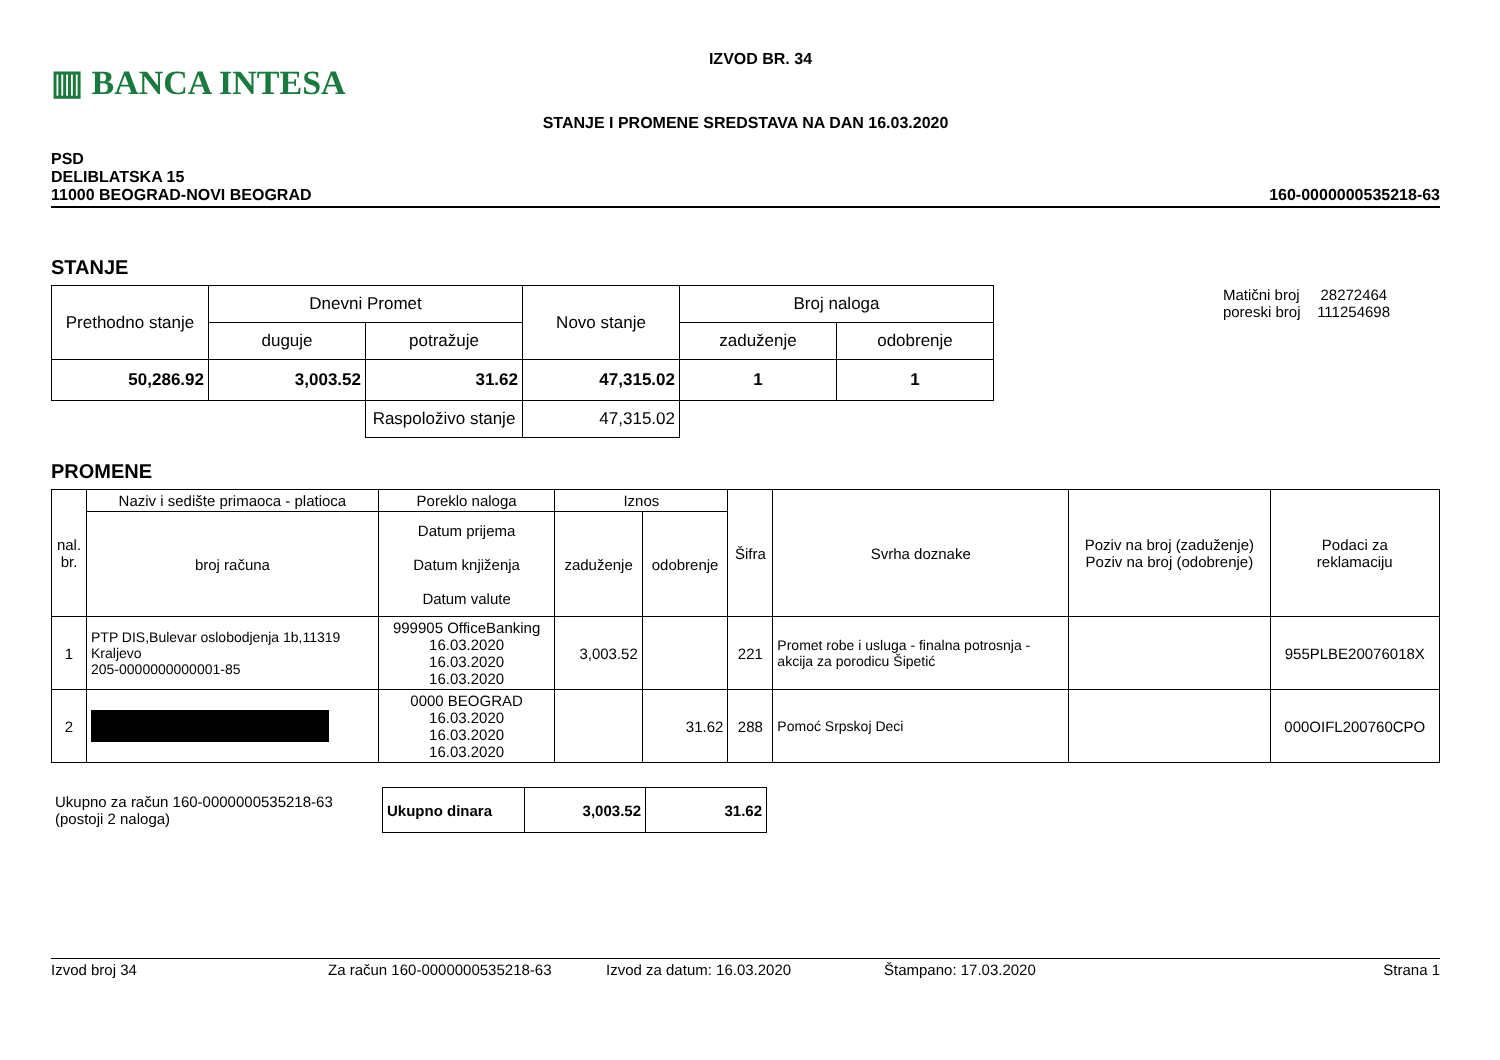▥ BANCA INTESA
IZVOD BR. 34
STANJE I PROMENE SREDSTAVA NA DAN 16.03.2020
PSD
DELIBLATSKA 15
11000 BEOGRAD-NOVI BEOGRAD
160-0000000535218-63
STANJE
| Prethodno stanje | Dnevni Promet | | Novo stanje | Broj naloga | |
| --- | --- | --- | --- | --- | --- |
| | duguje | potražuje | | zaduženje | odobrenje |
| 50,286.92 | 3,003.52 | 31.62 | 47,315.02 | 1 | 1 |
| | | Raspoloživo stanje | 47,315.02 | | |
Matični broj 28272464
poreski broj 111254698
PROMENE
| nal. br. | Naziv i sedište primaoca - platioca | Poreklo naloga | Iznos | | Šifra | Svrha doznake | Poziv na broj (zaduženje) Poziv na broj (odobrenje) | Podaci za reklamaciju |
| --- | --- | --- | --- | --- | --- | --- | --- | --- |
| | broj računa | Datum prijema Datum knjiženja Datum valute | zaduženje | odobrenje | | | | |
| 1 | PTP DIS,Bulevar oslobodjenja 1b,11319 Kraljevo 205-0000000000001-85 | 999905 OfficeBanking 16.03.2020 16.03.2020 16.03.2020 | 3,003.52 | | 221 | Promet robe i usluga - finalna potrosnja - akcija za porodicu Šipetić | | 955PLBE20076018X |
| 2 | | 0000 BEOGRAD 16.03.2020 16.03.2020 16.03.2020 | | 31.62 | 288 | Pomoć Srpskoj Deci | | 000OIFL200760CPO |
Ukupno za račun 160-0000000535218-63
(postoji 2 naloga)
| Ukupno dinara | 3,003.52 | 31.62 |
Izvod broj 34 Za račun 160-0000000535218-63 Izvod za datum: 16.03.2020 Štampano: 17.03.2020 Strana 1